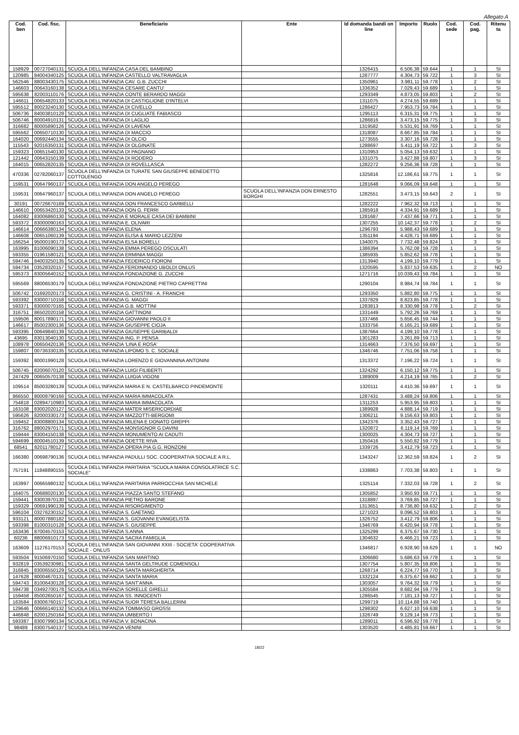Allegato A
| Cod. ben | Cod. fisc. | Beneficiario | Ente | Id domanda bandi on line | Importo | Ruolo | Cod. sede | Cod. pag. | Ritenu ta |
| --- | --- | --- | --- | --- | --- | --- | --- | --- | --- |
| 158929 | 00727040131 | SCUOLA DELL'INFANZIA CASA DEL BAMBINO | | 1326415 | 6.506,38 | 59.644 | 1 | 1 | SI |
| 120985 | 84004340125 | SCUOLA DELL'INFANZIA CASTELLO VALTRAVAGLIA | | 1287777 | 4.304,73 | 59.722 | 1 | 3 | SI |
| 562546 | 88003430175 | SCUOLA DELL'INFANZIA CAV. G.B. ZUCCHI | | 1350961 | 3.981,11 | 59.778 | 1 | 2 | SI |
| 146603 | 00643160138 | SCUOLA DELL'INFANZIA CESARE CANTU' | | 1336352 | 7.029,43 | 59.689 | 1 | 1 | SI |
| 595638 | 82003110176 | SCUOLA DELL'INFANZIA CONTE BERARDO MAGGI | | 1293349 | 4.873,05 | 59.803 | 1 | 2 | SI |
| 146611 | 00654820133 | SCUOLA DELL'INFANZIA DI CASTIGLIONE D'INTELVI | | 1311075 | 4.274,55 | 59.689 | 1 | 1 | SI |
| 595512 | 80023240130 | SCUOLA DELL'INFANZIA DI CIVELLO | | 1286427 | 7.953,73 | 59.784 | 1 | 1 | SI |
| 506736 | 84003810128 | SCUOLA DELL'INFANZIA DI CUGLIATE FABIASCO | | 1295113 | 6.315,31 | 59.775 | 1 | 1 | SI |
| 506746 | 80004910131 | SCUOLA DELL'INFANZIA DI LAGLIO | | 1286816 | 3.473,15 | 59.775 | 1 | 3 | SI |
| 316682 | 80005890126 | SCUOLA DELL'INFANZIA DI LAVENA | | 1319582 | 5.531,91 | 59.769 | 1 | 1 | SI |
| 595562 | 00650710130 | SCUOLA DELL'INFANZIA DI MACCIO | | 1318087 | 8.667,85 | 59.784 | 1 | 1 | SI |
| 164020 | 00692440134 | SCUOLA DELL'INFANZIA DI OLCIO | | 1273555 | 3.307,16 | 59.728 | 1 | 1 | SI |
| 115543 | 92016350131 | SCUOLA DELL'INFANZIA DI OLGINATE | | 1288697 | 5.411,19 | 59.722 | 1 | 3 | SI |
| 159323 | 00651540130 | SCUOLA DELL'INFANZIA DI PAGNANO | | 1310953 | 5.054,13 | 59.632 | 1 | 1 | SI |
| 121442 | 00643150139 | SCUOLA DELL'INFANZIA DI RODERO | | 1331075 | 3.427,88 | 59.807 | 1 | 3 | SI |
| 164015 | 00652820135 | SCUOLA DELL'INFANZIA DI ROVELLASCA | | 1282272 | 9.256,36 | 59.728 | 1 | 1 | SI |
| 470336 | 02782060137 | SCUOLA DELL'INFANZIA DI TURATE SAN GIUSEPPE BENEDETTO COTTOLENGO | | 1325816 | 12.186,61 | 59.775 | 1 | 1 | SI |
| 159531 | 00647960137 | SCUOLA DELL'INFANZIA DON ANGELO PEREGO | | 1281648 | 9.066,09 | 59.648 | 1 | 1 | SI |
| 159531 | 00647960137 | SCUOLA DELL'INFANZIA DON ANGELO PEREGO | SCUOLA DELL'INFANZIA DON ERNESTO BORGHI | 1282551 | 3.473,15 | 59.643 | 2 | 1 | SI |
| 30191 | 00726670169 | SCUOLA DELL'INFANZIA DON FRANCESCO GARBELLI | | 1282222 | 7.962,32 | 59.713 | 1 | 1 | SI |
| 146610 | 00653420133 | SCUOLA DELL'INFANZIA DON G. FERRI | | 1385918 | 4.334,91 | 59.689 | 1 | 1 | SI |
| 164082 | 83006860130 | SCUOLA DELL'INFANZIA E MORALE CASA DEI BAMBINI | | 1281687 | 7.437,66 | 59.771 | 1 | 1 | SI |
| 593372 | 83000090163 | SCUOLA DELL'INFANZIA E. OLIVARI | | 1307255 | 10.142,37 | 59.778 | 1 | 2 | SI |
| 146614 | 00666380134 | SCUOLA DELL'INFANZIA ELENA | | 1296793 | 5.988,43 | 59.689 | 1 | 1 | SI |
| 146608 | 00651060139 | SCUOLA DELL'INFANZIA ELISA & MARIO LEZZENI | | 1351194 | 4.428,71 | 59.689 | 1 | 1 | SI |
| 166254 | 95000190173 | SCUOLA DELL'INFANZIA ELSA BORELLI | | 1340075 | 7.732,48 | 59.824 | 1 | 3 | SI |
| 163995 | 81006090138 | SCUOLA DELL'INFANZIA EMMA PEREGO OSCULATI | | 1386394 | 5.762,08 | 59.728 | 1 | 1 | SI |
| 593355 | 01961580121 | SCUOLA DELL'INFANZIA ERMINIA MAGGI | | 1385935 | 5.852,62 | 59.778 | 1 | 1 | SI |
| 594746 | 84003250135 | SCUOLA DELL'INFANZIA FEDERICO FIORONI | | 1313940 | 4.199,10 | 59.779 | 1 | 1 | SI |
| 594734 | 03528320157 | SCUOLA DELL'INFANZIA FERDINANDO UBOLDI ONLUS | | 1320595 | 5.837,53 | 59.635 | 1 | 2 | NO |
| 595373 | 83005640152 | SCUOLA DELL'INFANZIA FONDAZIONE G. ZUCCHI | | 1271716 | 10.039,43 | 59.784 | 1 | 1 | SI |
| 595569 | 88006530179 | SCUOLA DELL'INFANZIA FONDAZIONE PIETRO CAPRETTINI | | 1290104 | 8.984,74 | 59.784 | 1 | 1 | SI |
| 506742 | 01692020173 | SCUOLA DELL'INFANZIA G. CRISTINI - A. FRANCHI | | 1293350 | 5.882,80 | 59.775 | 1 | 1 | SI |
| 593392 | 83000710158 | SCUOLA DELL'INFANZIA G. MAGGI | | 1337829 | 8.823,85 | 59.778 | 1 | 1 | SI |
| 593371 | 83000070165 | SCUOLA DELL'INFANZIA G.B. MOTTINI | | 1283813 | 8.330,98 | 59.778 | 1 | 2 | SI |
| 316751 | 86502020158 | SCUOLA DELL'INFANZIA GATTINONI | | 1331449 | 5.792,26 | 59.769 | 1 | 1 | SI |
| 159506 | 80017890171 | SCUOLA DELL'INFANZIA GIOVANNI PAOLO II | | 1337466 | 5.656,45 | 59.744 | 1 | 1 | SI |
| 146617 | 85002300136 | SCUOLA DELL'INFANZIA GIUSEPPE CIOJA | | 1333756 | 6.165,21 | 59.689 | 1 | 1 | SI |
| 593395 | 00649840139 | SCUOLA DELL'INFANZIA GIUSEPPE GARIBALDI | | 1387664 | 4.199,10 | 59.778 | 1 | 1 | SI |
| 43695 | 83013040130 | SCUOLA DELL'INFANZIA ING. P. PENSA | | 1301283 | 3.261,89 | 59.713 | 1 | 1 | SI |
| 108978 | 00650420136 | SCUOLA DELL'INFANZIA 'LINA E ROSA' | | 1314663 | 7.376,50 | 59.697 | 1 | 1 | SI |
| 159807 | 00736330135 | SCUOLA DELL'INFANZIA LIPOMO S. C. SOCIALE | | 1346746 | 7.751,06 | 59.758 | 1 | 1 | SI |
| 159392 | 80001990128 | SCUOLA DELL'INFANZIA LORENZO E GIOVANNINA ANTONINI | | 1313372 | 7.196,22 | 59.724 | 1 | 1 | SI |
| 506745 | 82006070120 | SCUOLA DELL'INFANZIA LUIGI FILIBERTI | | 1324292 | 6.150,12 | 59.775 | 1 | 1 | SI |
| 247429 | 00650570138 | SCUOLA DELL'INFANZIA LUIGIA VIGONI | | 1389009 | 4.214,19 | 59.765 | 1 | 2 | SI |
| 109514 | 85003280139 | SCUOLA DELL'INFANZIA MARIA E N. CASTELBARCO PINDEMONTE | | 1320111 | 4.410,36 | 59.697 | 1 | 1 | SI |
| 866550 | 80008790166 | SCUOLA DELL'INFANZIA MARIA IMMACOLATA | | 1287431 | 3.488,24 | 59.806 | 1 | 1 | SI |
| 754818 | 02894710983 | SCUOLA DELL'INFANZIA MARIA IMMACOLATA | | 1311253 | 5.953,95 | 59.803 | 1 | 1 | SI |
| 163108 | 83002020127 | SCUOLA DELL'INFANZIA MATER MISERICORDIAE | | 1389928 | 4.888,14 | 59.719 | 1 | 1 | SI |
| 595626 | 82000330173 | SCUOLA DELL'INFANZIA MAZZOTTI-BERGOMI | | 1306211 | 9.156,63 | 59.803 | 1 | 1 | SI |
| 159452 | 83008800134 | SCUOLA DELL'INFANZIA MILENA E DONATO GREPPI | | 1342376 | 3.352,43 | 59.727 | 1 | 1 | SI |
| 316762 | 88002970171 | SCUOLA DELL'INFANZIA MONSIGNOR G.DAVINI | | 1320872 | 6.119,14 | 59.769 | 1 | 1 | SI |
| 159444 | 83004150138 | SCUOLA DELL'INFANZIA MONUMENTO AI CADUTI | | 1300025 | 4.304,73 | 59.727 | 1 | 1 | SI |
| 594699 | 80004510139 | SCUOLA DELL'INFANZIA ODETTE RIVA | | 1350416 | 5.550,82 | 59.779 | 1 | 1 | SI |
| 68541 | 82011780127 | SCUOLA DELL'INFANZIA OPERA PIA G.G. RONZONI | | 1339726 | 3.412,79 | 59.723 | 1 | 1 | SI |
| 166380 | 00698790136 | SCUOLA DELL'INFANZIA PADULLI SOC. COOPERATIVA SOCIALE A R.L. | | 1343247 | 12.362,59 | 59.824 | 1 | 2 | SI |
| 757191 | 11848890155 | SCUOLA DELL'INFANZIA PARITARIA "SCUOLA MARIA CONSOLATRICE S.C. SOCIALE" | | 1338863 | 7.703,38 | 59.803 | 1 | 1 | SI |
| 163997 | 00665980132 | SCUOLA DELL'INFANZIA PARITARIA PARROCCHIA SAN MICHELE | | 1325114 | 7.332,03 | 59.728 | 1 | 2 | SI |
| 164075 | 00688020130 | SCUOLA DELL'INFANZIA PIAZZA SANTO STEFANO | | 1305852 | 3.950,93 | 59.771 | 1 | 1 | SI |
| 159441 | 83003970130 | SCUOLA DELL'INFANZIA PIETRO BARONE | | 1318897 | 3.769,85 | 59.727 | 1 | 1 | SI |
| 159329 | 00691990139 | SCUOLA DELL'INFANZIA RISORGIMENTO | | 1313651 | 8.736,80 | 59.632 | 1 | 2 | SI |
| 596104 | 03276230152 | SCUOLA DELL'INFANZIA S. GAETANO | | 1271023 | 8.096,52 | 59.803 | 1 | 1 | SI |
| 933121 | 80007880182 | SCUOLA DELL'INFANZIA S. GIOVANNI EVANGELISTA | | 1326752 | 3.412,79 | 59.806 | 1 | 1 | SI |
| 593398 | 81000310128 | SCUOLA DELL'INFANZIA S. GIUSEPPE | | 1346769 | 6.420,94 | 59.778 | 1 | 1 | SI |
| 163436 | 87004570153 | SCUOLA DELL'INFANZIA S.ANNA | | 1325299 | 6.375,67 | 59.730 | 1 | 1 | SI |
| 60236 | 88006910173 | SCUOLA DELL'INFANZIA SACRA FAMIGLIA | | 1304632 | 6.466,21 | 59.723 | 1 | 1 | SI |
| 163609 | 11276170153 | SCUOLA DELL'INFANZIA SAN GIOVANNI XXIII - SOCIETA' COOPERATIVA SOCIALE - ONLUS | | 1346817 | 6.928,90 | 59.629 | 1 | 1 | NO |
| 593504 | 91506970150 | SCUOLA DELL'INFANZIA SAN MARTINO | | 1306680 | 5.686,63 | 59.778 | 1 | 1 | SI |
| 932819 | 03539230981 | SCUOLA DELL'INFANZIA SANTA GELTRUDE COMENSOLI | | 1307754 | 5.807,35 | 59.806 | 1 | 1 | SI |
| 316845 | 83006550129 | SCUOLA DELL'INFANZIA SANTA MARGHERITA | | 1268714 | 6.224,77 | 59.770 | 1 | 3 | SI |
| 147628 | 80004670131 | SCUOLA DELL'INFANZIA SANTA MARIA | | 1332124 | 6.375,67 | 59.662 | 1 | 1 | SI |
| 594743 | 81006430128 | SCUOLA DELL'INFANZIA SANT'ANNA | | 1303057 | 9.764,32 | 59.779 | 1 | 1 | SI |
| 594738 | 03492700178 | SCUOLA DELL'INFANZIA SORELLE GIRELLI | | 1305584 | 8.682,94 | 59.779 | 1 | 1 | SI |
| 159458 | 85002650167 | SCUOLA DELL'INFANZIA SS. INNOCENTI | | 1286545 | 7.181,13 | 59.727 | 1 | 1 | SI |
| 163584 | 83006760157 | SCUOLA DELL'INFANZIA SUOR TERESA BALLERINI | | 1299719 | 10.114,88 | 59.740 | 1 | 1 | SI |
| 129646 | 00666140132 | SCUOLA DELL'INFANZIA TOMMASO GROSSI | | 1298302 | 6.627,10 | 59.638 | 1 | 1 | SI |
| 446848 | 82001250164 | SCUOLA DELL'INFANZIA UMBERTO I | | 1326749 | 9.129,14 | 59.773 | 1 | 1 | SI |
| 593387 | 83007990134 | SCUOLA DELL'INFANZIA V. BONACINA | | 1289011 | 6.596,92 | 59.778 | 1 | 1 | SI |
| 98489 | 83007540137 | SCUOLA DELL'INFANZIA VENINI | | 1303520 | 4.485,81 | 59.667 | 1 | 1 | SI |
18/22